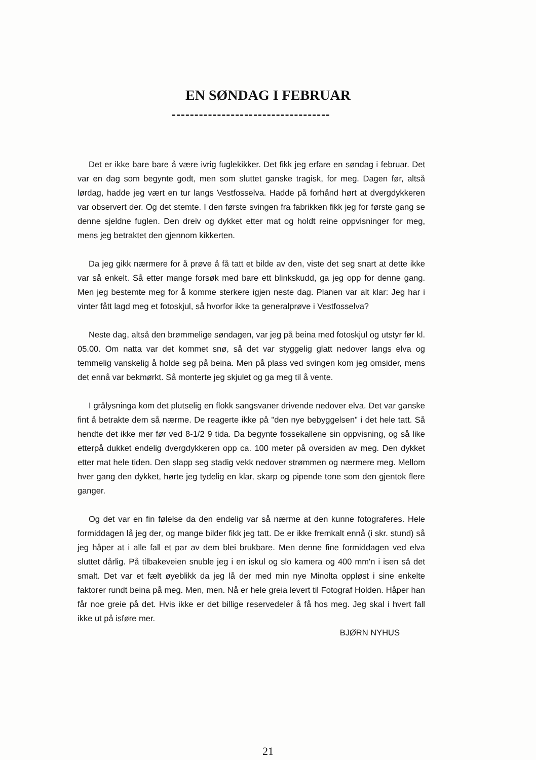EN SØNDAG I FEBRUAR
Det er ikke bare bare å være ivrig fuglekikker. Det fikk jeg erfare en søndag i februar. Det var en dag som begynte godt, men som sluttet ganske tragisk, for meg. Dagen før, altså lørdag, hadde jeg vært en tur langs Vestfosselva. Hadde på forhånd hørt at dvergdykkeren var observert der. Og det stemte. I den første svingen fra fabrikken fikk jeg for første gang se denne sjeldne fuglen. Den dreiv og dykket etter mat og holdt reine oppvisninger for meg, mens jeg betraktet den gjennom kikkerten.
Da jeg gikk nærmere for å prøve å få tatt et bilde av den, viste det seg snart at dette ikke var så enkelt. Så etter mange forsøk med bare ett blinkskudd, ga jeg opp for denne gang. Men jeg bestemte meg for å komme sterkere igjen neste dag. Planen var alt klar: Jeg har i vinter fått lagd meg et fotoskjul, så hvorfor ikke ta generalprøve i Vestfosselva?
Neste dag, altså den brømmelige søndagen, var jeg på beina med fotoskjul og utstyr før kl. 05.00. Om natta var det kommet snø, så det var styggelig glatt nedover langs elva og temmelig vanskelig å holde seg på beina. Men på plass ved svingen kom jeg omsider, mens det ennå var bekmørkt. Så monterte jeg skjulet og ga meg til å vente.
I grålysninga kom det plutselig en flokk sangsvaner drivende nedover elva. Det var ganske fint å betrakte dem så nærme. De reagerte ikke på "den nye bebyggelsen" i det hele tatt. Så hendte det ikke mer før ved 8-1/2 9 tida. Da begynte fossekallene sin oppvisning, og så like etterpå dukket endelig dvergdykkeren opp ca. 100 meter på oversiden av meg. Den dykket etter mat hele tiden. Den slapp seg stadig vekk nedover strømmen og nærmere meg. Mellom hver gang den dykket, hørte jeg tydelig en klar, skarp og pipende tone som den gjentok flere ganger.
Og det var en fin følelse da den endelig var så nærme at den kunne fotograferes. Hele formiddagen lå jeg der, og mange bilder fikk jeg tatt. De er ikke fremkalt ennå (i skr. stund) så jeg håper at i alle fall et par av dem blei brukbare. Men denne fine formiddagen ved elva sluttet dårlig. På tilbakeveien snuble jeg i en iskul og slo kamera og 400 mm'n i isen så det smalt. Det var et fælt øyeblikk da jeg lå der med min nye Minolta oppløst i sine enkelte faktorer rundt beina på meg. Men, men. Nå er hele greia levert til Fotograf Holden. Håper han får noe greie på det. Hvis ikke er det billige reservedeler å få hos meg. Jeg skal i hvert fall ikke ut på isføre mer.
BJØRN NYHUS
21